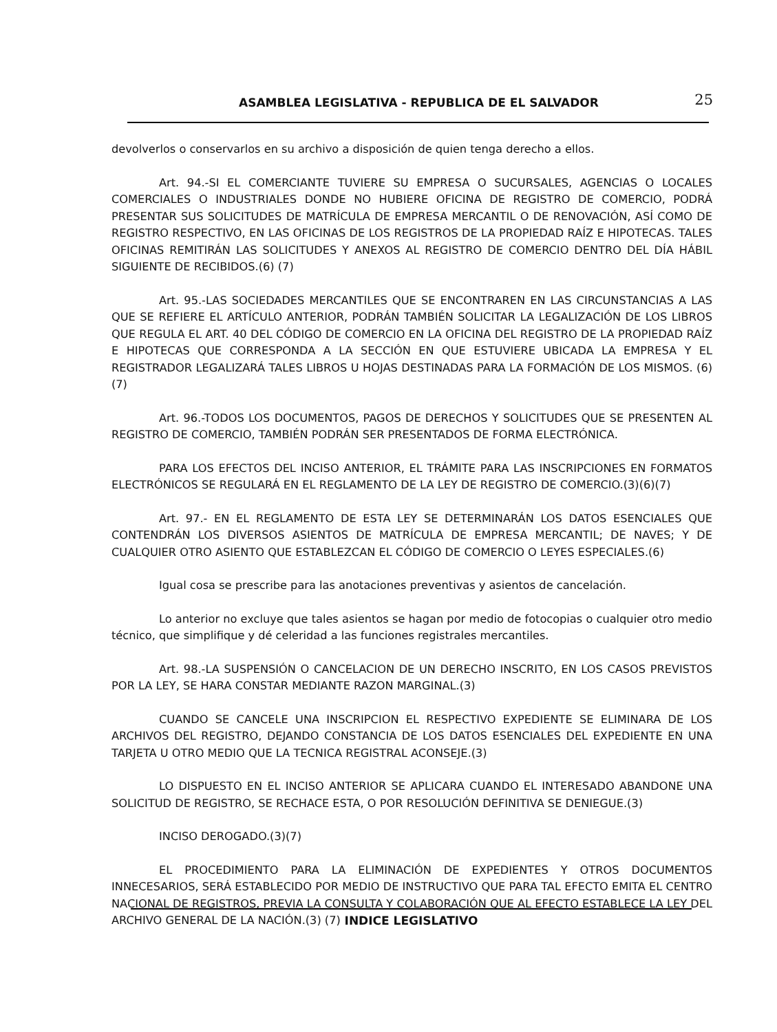ASAMBLEA LEGISLATIVA - REPUBLICA DE EL SALVADOR 25
devolverlos o conservarlos en su archivo a disposición de quien tenga derecho a ellos.
Art. 94.-SI EL COMERCIANTE TUVIERE SU EMPRESA O SUCURSALES, AGENCIAS O LOCALES COMERCIALES O INDUSTRIALES DONDE NO HUBIERE OFICINA DE REGISTRO DE COMERCIO, PODRÁ PRESENTAR SUS SOLICITUDES DE MATRÍCULA DE EMPRESA MERCANTIL O DE RENOVACIÓN, ASÍ COMO DE REGISTRO RESPECTIVO, EN LAS OFICINAS DE LOS REGISTROS DE LA PROPIEDAD RAÍZ E HIPOTECAS. TALES OFICINAS REMITIRÁN LAS SOLICITUDES Y ANEXOS AL REGISTRO DE COMERCIO DENTRO DEL DÍA HÁBIL SIGUIENTE DE RECIBIDOS.(6) (7)
Art. 95.-LAS SOCIEDADES MERCANTILES QUE SE ENCONTRAREN EN LAS CIRCUNSTANCIAS A LAS QUE SE REFIERE EL ARTÍCULO ANTERIOR, PODRÁN TAMBIÉN SOLICITAR LA LEGALIZACIÓN DE LOS LIBROS QUE REGULA EL ART. 40 DEL CÓDIGO DE COMERCIO EN LA OFICINA DEL REGISTRO DE LA PROPIEDAD RAÍZ E HIPOTECAS QUE CORRESPONDA A LA SECCIÓN EN QUE ESTUVIERE UBICADA LA EMPRESA Y EL REGISTRADOR LEGALIZARÁ TALES LIBROS U HOJAS DESTINADAS PARA LA FORMACIÓN DE LOS MISMOS. (6) (7)
Art. 96.-TODOS LOS DOCUMENTOS, PAGOS DE DERECHOS Y SOLICITUDES QUE SE PRESENTEN AL REGISTRO DE COMERCIO, TAMBIÉN PODRÁN SER PRESENTADOS DE FORMA ELECTRÓNICA.
PARA LOS EFECTOS DEL INCISO ANTERIOR, EL TRÁMITE PARA LAS INSCRIPCIONES EN FORMATOS ELECTRÓNICOS SE REGULARÁ EN EL REGLAMENTO DE LA LEY DE REGISTRO DE COMERCIO.(3)(6)(7)
Art. 97.- EN EL REGLAMENTO DE ESTA LEY SE DETERMINARÁN LOS DATOS ESENCIALES QUE CONTENDRÁN LOS DIVERSOS ASIENTOS DE MATRÍCULA DE EMPRESA MERCANTIL; DE NAVES; Y DE CUALQUIER OTRO ASIENTO QUE ESTABLEZCAN EL CÓDIGO DE COMERCIO O LEYES ESPECIALES.(6)
Igual cosa se prescribe para las anotaciones preventivas y asientos de cancelación.
Lo anterior no excluye que tales asientos se hagan por medio de fotocopias o cualquier otro medio técnico, que simplifique y dé celeridad a las funciones registrales mercantiles.
Art. 98.-LA SUSPENSIÓN O CANCELACION DE UN DERECHO INSCRITO, EN LOS CASOS PREVISTOS POR LA LEY, SE HARA CONSTAR MEDIANTE RAZON MARGINAL.(3)
CUANDO SE CANCELE UNA INSCRIPCION EL RESPECTIVO EXPEDIENTE SE ELIMINARA DE LOS ARCHIVOS DEL REGISTRO, DEJANDO CONSTANCIA DE LOS DATOS ESENCIALES DEL EXPEDIENTE EN UNA TARJETA U OTRO MEDIO QUE LA TECNICA REGISTRAL ACONSEJE.(3)
LO DISPUESTO EN EL INCISO ANTERIOR SE APLICARA CUANDO EL INTERESADO ABANDONE UNA SOLICITUD DE REGISTRO, SE RECHACE ESTA, O POR RESOLUCIÓN DEFINITIVA SE DENIEGUE.(3)
INCISO DEROGADO.(3)(7)
EL PROCEDIMIENTO PARA LA ELIMINACIÓN DE EXPEDIENTES Y OTROS DOCUMENTOS INNECESARIOS, SERÁ ESTABLECIDO POR MEDIO DE INSTRUCTIVO QUE PARA TAL EFECTO EMITA EL CENTRO NACIONAL DE REGISTROS, PREVIA LA CONSULTA Y COLABORACIÓN QUE AL EFECTO ESTABLECE LA LEY DEL ARCHIVO GENERAL DE LA NACIÓN.(3) (7)
INDICE LEGISLATIVO